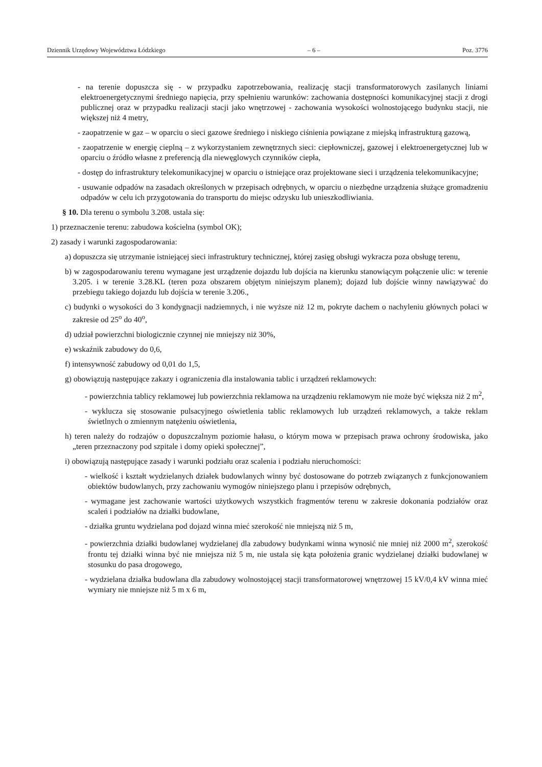Dziennik Urzędowy Województwa Łódzkiego – 6 – Poz. 3776
- na terenie dopuszcza się - w przypadku zapotrzebowania, realizację stacji transformatorowych zasilanych liniami elektroenergetycznymi średniego napięcia, przy spełnieniu warunków: zachowania dostępności komunikacyjnej stacji z drogi publicznej oraz w przypadku realizacji stacji jako wnętrzowej - zachowania wysokości wolnostojącego budynku stacji, nie większej niż 4 metry,
- zaopatrzenie w gaz – w oparciu o sieci gazowe średniego i niskiego ciśnienia powiązane z miejską infrastrukturą gazową,
- zaopatrzenie w energię cieplną – z wykorzystaniem zewnętrznych sieci: ciepłowniczej, gazowej i elektroenergetycznej lub w oparciu o źródło własne z preferencją dla niewęglowych czynników ciepła,
- dostęp do infrastruktury telekomunikacyjnej w oparciu o istniejące oraz projektowane sieci i urządzenia telekomunikacyjne;
- usuwanie odpadów na zasadach określonych w przepisach odrębnych, w oparciu o niezbędne urządzenia służące gromadzeniu odpadów w celu ich przygotowania do transportu do miejsc odzysku lub unieszkodliwiania.
§ 10. Dla terenu o symbolu 3.208. ustala się:
1) przeznaczenie terenu: zabudowa kościelna (symbol OK);
2) zasady i warunki zagospodarowania:
a) dopuszcza się utrzymanie istniejącej sieci infrastruktury technicznej, której zasięg obsługi wykracza poza obsługę terenu,
b) w zagospodarowaniu terenu wymagane jest urządzenie dojazdu lub dojścia na kierunku stanowiącym połączenie ulic: w terenie 3.205. i w terenie 3.28.KL (teren poza obszarem objętym niniejszym planem); dojazd lub dojście winny nawiązywać do przebiegu takiego dojazdu lub dojścia w terenie 3.206.,
c) budynki o wysokości do 3 kondygnacji nadziemnych, i nie wyższe niż 12 m, pokryte dachem o nachyleniu głównych połaci w zakresie od 25<sup>o</sup> do 40<sup>o</sup>,
d) udział powierzchni biologicznie czynnej nie mniejszy niż 30%,
e) wskaźnik zabudowy do 0,6,
f) intensywność zabudowy od 0,01 do 1,5,
g) obowiązują następujące zakazy i ograniczenia dla instalowania tablic i urządzeń reklamowych:
- powierzchnia tablicy reklamowej lub powierzchnia reklamowa na urządzeniu reklamowym nie może być większa niż 2 m<sup>2</sup>,
- wyklucza się stosowanie pulsacyjnego oświetlenia tablic reklamowych lub urządzeń reklamowych, a także reklam świetlnych o zmiennym natężeniu oświetlenia,
h) teren należy do rodzajów o dopuszczalnym poziomie hałasu, o którym mowa w przepisach prawa ochrony środowiska, jako „teren przeznaczony pod szpitale i domy opieki społecznej”,
i) obowiązują następujące zasady i warunki podziału oraz scalenia i podziału nieruchomości:
- wielkość i kształt wydzielanych działek budowlanych winny być dostosowane do potrzeb związanych z funkcjonowaniem obiektów budowlanych, przy zachowaniu wymogów niniejszego planu i przepisów odrębnych,
- wymagane jest zachowanie wartości użytkowych wszystkich fragmentów terenu w zakresie dokonania podziałów oraz scaleń i podziałów na działki budowlane,
- działka gruntu wydzielana pod dojazd winna mieć szerokość nie mniejszą niż 5 m,
- powierzchnia działki budowlanej wydzielanej dla zabudowy budynkami winna wynosić nie mniej niż 2000 m<sup>2</sup>, szerokość frontu tej działki winna być nie mniejsza niż 5 m, nie ustala się kąta położenia granic wydzielanej działki budowlanej w stosunku do pasa drogowego,
- wydzielana działka budowlana dla zabudowy wolnostojącej stacji transformatorowej wnętrzowej 15 kV/0,4 kV winna mieć wymiary nie mniejsze niż 5 m x 6 m,